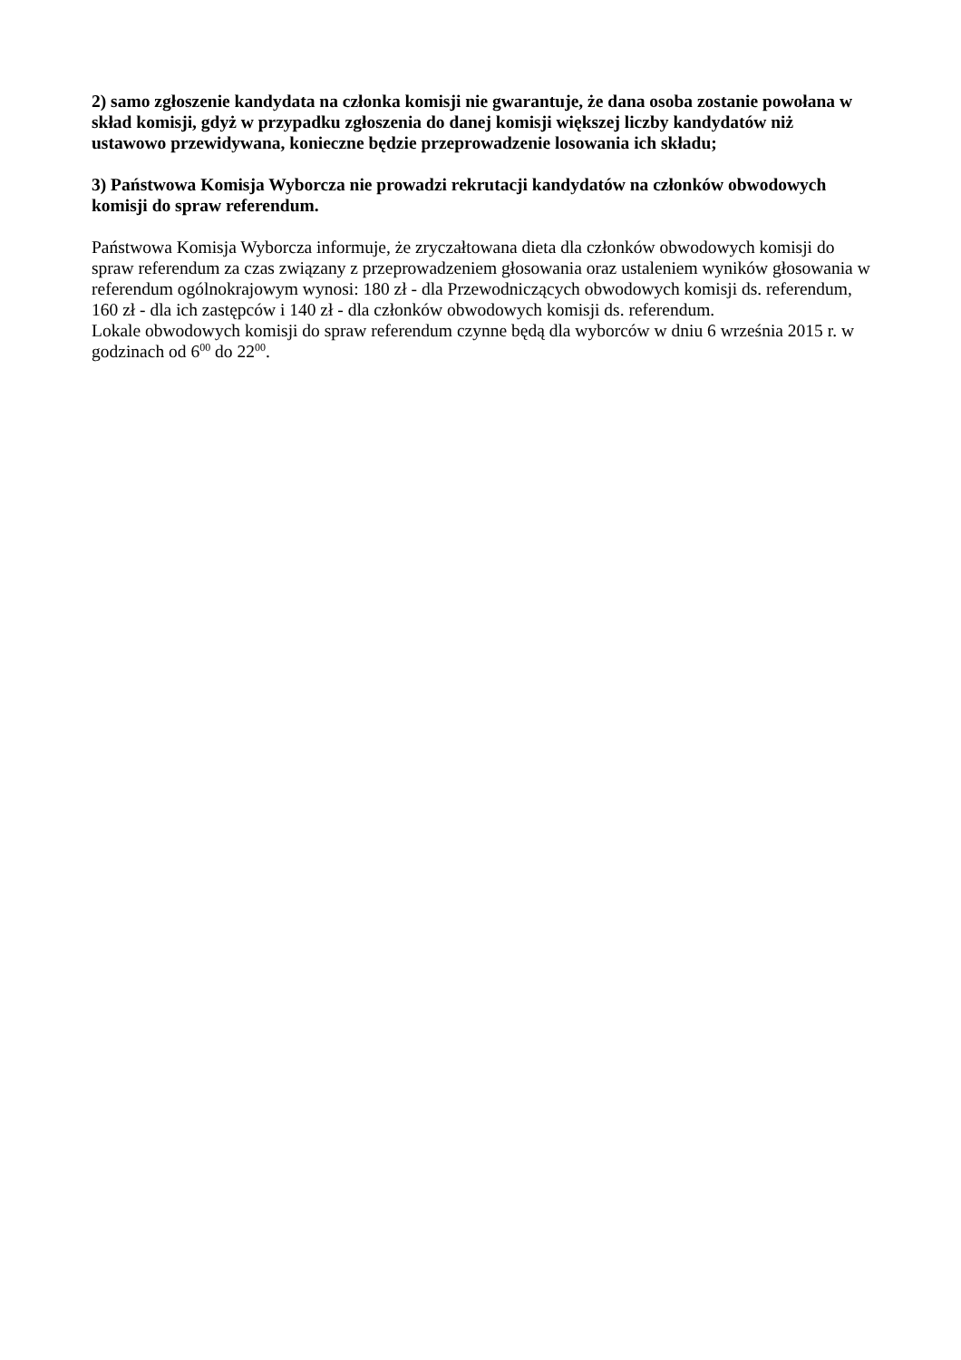2) samo zgłoszenie kandydata na członka komisji nie gwarantuje, że dana osoba zostanie powołana w skład komisji, gdyż w przypadku zgłoszenia do danej komisji większej liczby kandydatów niż ustawowo przewidywana, konieczne będzie przeprowadzenie losowania ich składu;
3) Państwowa Komisja Wyborcza nie prowadzi rekrutacji kandydatów na członków obwodowych komisji do spraw referendum.
Państwowa Komisja Wyborcza informuje, że zryczałtowana dieta dla członków obwodowych komisji do spraw referendum za czas związany z przeprowadzeniem głosowania oraz ustaleniem wyników głosowania w referendum ogólnokrajowym wynosi: 180 zł - dla Przewodniczących obwodowych komisji ds. referendum, 160 zł - dla ich zastępców i 140 zł - dla członków obwodowych komisji ds. referendum.
Lokale obwodowych komisji do spraw referendum czynne będą dla wyborców w dniu 6 września 2015 r. w godzinach od 6<sup>00</sup> do 22<sup>00</sup>.